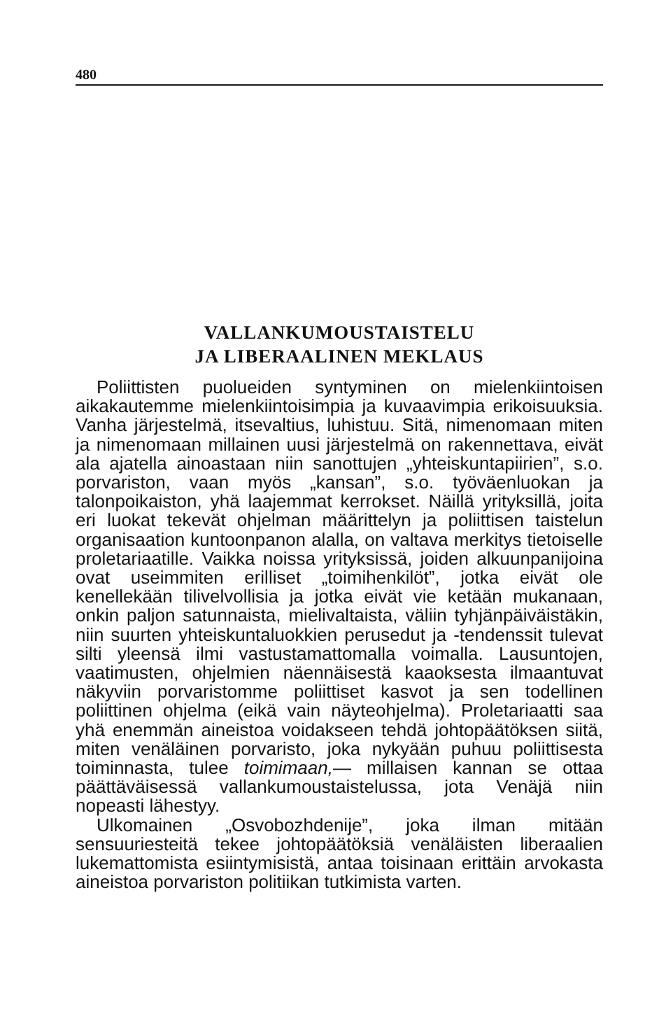480
VALLANKUMOUSTAISTELU
JA LIBERAALINEN MEKLAUS
Poliittisten puolueiden syntyminen on mielenkiintoisen aikakautemme mielenkiintoisimpia ja kuvaavimpia erikoisuuksia. Vanha järjestelmä, itsevaltius, luhistuu. Sitä, nimenomaan miten ja nimenomaan millainen uusi järjestelmä on rakennettava, eivät ala ajatella ainoastaan niin sanottujen „yhteiskuntapiirien”, s.o. porvariston, vaan myös „kansan”, s.o. työväenluokan ja talonpoikaiston, yhä laajemmat kerrokset. Näillä yrityksillä, joita eri luokat tekevät ohjelman määrittelyn ja poliittisen taistelun organisaation kuntoonpanon alalla, on valtava merkitys tietoiselle proletariaatille. Vaikka noissa yrityksissä, joiden alkuunpanijoina ovat useimmiten erilliset „toimihenkilöt”, jotka eivät ole kenellekään tilivelvollisia ja jotka eivät vie ketään mukanaan, onkin paljon satunnaista, mielivaltaista, väliin tyhjänpäiväistäkin, niin suurten yhteiskuntaluokkien perusedut ja -tendenssit tulevat silti yleensä ilmi vastustamattomalla voimalla. Lausuntojen, vaatimusten, ohjelmien näennäisestä kaaoksesta ilmaantuvat näkyviin porvaristomme poliittiset kasvot ja sen todellinen poliittinen ohjelma (eikä vain näyteohjelma). Proletariaatti saa yhä enemmän aineistoa voidakseen tehdä johtopäätöksen siitä, miten venäläinen porvaristo, joka nykyään puhuu poliittisesta toiminnasta, tulee toimimaan,— millaisen kannan se ottaa päättäväisessä vallankumoustaistelussa, jota Venäjä niin nopeasti lähestyy.
Ulkomainen „Osvobozhdenije”, joka ilman mitään sensuuriesteitä tekee johtopäätöksiä venäläisten liberaalien lukemattomista esiintymisistä, antaa toisinaan erittäin arvokasta aineistoa porvariston politiikan tutkimista varten.